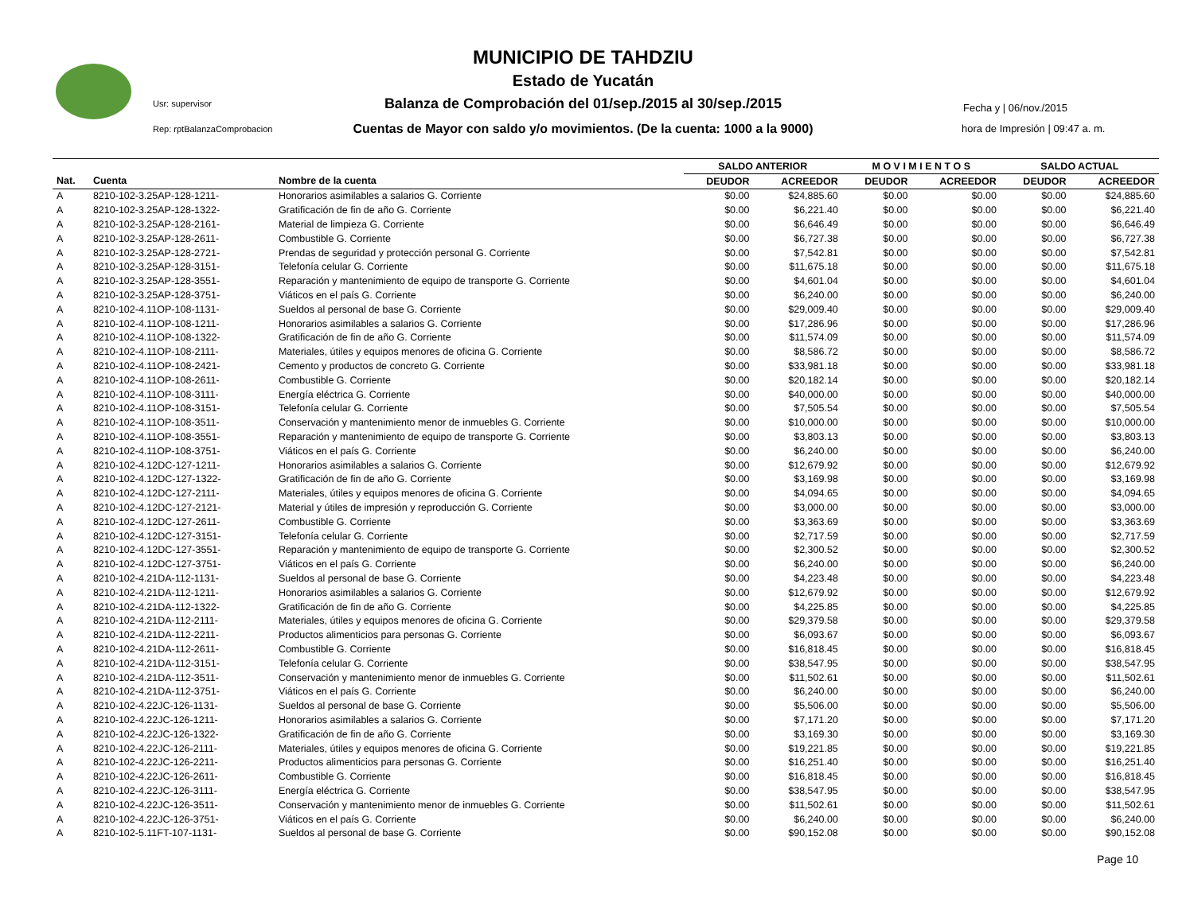MUNICIPIO DE TAHDZIU
Estado de Yucatán
Balanza de Comprobación del 01/sep./2015 al 30/sep./2015
Cuentas de Mayor con saldo y/o movimientos. (De la cuenta: 1000 a la 9000)
Usr: supervisor
Rep: rptBalanzaComprobacion
Fecha y | 06/nov./2015
hora de Impresión | 09:47 a. m.
| | | | SALDO ANTERIOR | | M O V I M I E N T O S | | SALDO ACTUAL | |
| --- | --- | --- | --- | --- | --- | --- | --- | --- |
| Nat. | Cuenta | Nombre de la cuenta | DEUDOR | ACREEDOR | DEUDOR | ACREEDOR | DEUDOR | ACREEDOR |
| A | 8210-102-3.25AP-128-1211- | Honorarios asimilables a salarios G. Corriente | $0.00 | $24,885.60 | $0.00 | $0.00 | $0.00 | $24,885.60 |
| A | 8210-102-3.25AP-128-1322- | Gratificación de fin de año G. Corriente | $0.00 | $6,221.40 | $0.00 | $0.00 | $0.00 | $6,221.40 |
| A | 8210-102-3.25AP-128-2161- | Material de limpieza G. Corriente | $0.00 | $6,646.49 | $0.00 | $0.00 | $0.00 | $6,646.49 |
| A | 8210-102-3.25AP-128-2611- | Combustible G. Corriente | $0.00 | $6,727.38 | $0.00 | $0.00 | $0.00 | $6,727.38 |
| A | 8210-102-3.25AP-128-2721- | Prendas de seguridad y protección personal G. Corriente | $0.00 | $7,542.81 | $0.00 | $0.00 | $0.00 | $7,542.81 |
| A | 8210-102-3.25AP-128-3151- | Telefonía celular G. Corriente | $0.00 | $11,675.18 | $0.00 | $0.00 | $0.00 | $11,675.18 |
| A | 8210-102-3.25AP-128-3551- | Reparación y mantenimiento de equipo de transporte G. Corriente | $0.00 | $4,601.04 | $0.00 | $0.00 | $0.00 | $4,601.04 |
| A | 8210-102-3.25AP-128-3751- | Viáticos en el país G. Corriente | $0.00 | $6,240.00 | $0.00 | $0.00 | $0.00 | $6,240.00 |
| A | 8210-102-4.11OP-108-1131- | Sueldos al personal de base G. Corriente | $0.00 | $29,009.40 | $0.00 | $0.00 | $0.00 | $29,009.40 |
| A | 8210-102-4.11OP-108-1211- | Honorarios asimilables a salarios G. Corriente | $0.00 | $17,286.96 | $0.00 | $0.00 | $0.00 | $17,286.96 |
| A | 8210-102-4.11OP-108-1322- | Gratificación de fin de año G. Corriente | $0.00 | $11,574.09 | $0.00 | $0.00 | $0.00 | $11,574.09 |
| A | 8210-102-4.11OP-108-2111- | Materiales, útiles y equipos menores de oficina G. Corriente | $0.00 | $8,586.72 | $0.00 | $0.00 | $0.00 | $8,586.72 |
| A | 8210-102-4.11OP-108-2421- | Cemento y productos de concreto G. Corriente | $0.00 | $33,981.18 | $0.00 | $0.00 | $0.00 | $33,981.18 |
| A | 8210-102-4.11OP-108-2611- | Combustible G. Corriente | $0.00 | $20,182.14 | $0.00 | $0.00 | $0.00 | $20,182.14 |
| A | 8210-102-4.11OP-108-3111- | Energía eléctrica G. Corriente | $0.00 | $40,000.00 | $0.00 | $0.00 | $0.00 | $40,000.00 |
| A | 8210-102-4.11OP-108-3151- | Telefonía celular G. Corriente | $0.00 | $7,505.54 | $0.00 | $0.00 | $0.00 | $7,505.54 |
| A | 8210-102-4.11OP-108-3511- | Conservación y mantenimiento menor de inmuebles G. Corriente | $0.00 | $10,000.00 | $0.00 | $0.00 | $0.00 | $10,000.00 |
| A | 8210-102-4.11OP-108-3551- | Reparación y mantenimiento de equipo de transporte G. Corriente | $0.00 | $3,803.13 | $0.00 | $0.00 | $0.00 | $3,803.13 |
| A | 8210-102-4.11OP-108-3751- | Viáticos en el país G. Corriente | $0.00 | $6,240.00 | $0.00 | $0.00 | $0.00 | $6,240.00 |
| A | 8210-102-4.12DC-127-1211- | Honorarios asimilables a salarios G. Corriente | $0.00 | $12,679.92 | $0.00 | $0.00 | $0.00 | $12,679.92 |
| A | 8210-102-4.12DC-127-1322- | Gratificación de fin de año G. Corriente | $0.00 | $3,169.98 | $0.00 | $0.00 | $0.00 | $3,169.98 |
| A | 8210-102-4.12DC-127-2111- | Materiales, útiles y equipos menores de oficina G. Corriente | $0.00 | $4,094.65 | $0.00 | $0.00 | $0.00 | $4,094.65 |
| A | 8210-102-4.12DC-127-2121- | Material y útiles de impresión y reproducción G. Corriente | $0.00 | $3,000.00 | $0.00 | $0.00 | $0.00 | $3,000.00 |
| A | 8210-102-4.12DC-127-2611- | Combustible G. Corriente | $0.00 | $3,363.69 | $0.00 | $0.00 | $0.00 | $3,363.69 |
| A | 8210-102-4.12DC-127-3151- | Telefonía celular G. Corriente | $0.00 | $2,717.59 | $0.00 | $0.00 | $0.00 | $2,717.59 |
| A | 8210-102-4.12DC-127-3551- | Reparación y mantenimiento de equipo de transporte G. Corriente | $0.00 | $2,300.52 | $0.00 | $0.00 | $0.00 | $2,300.52 |
| A | 8210-102-4.12DC-127-3751- | Viáticos en el país G. Corriente | $0.00 | $6,240.00 | $0.00 | $0.00 | $0.00 | $6,240.00 |
| A | 8210-102-4.21DA-112-1131- | Sueldos al personal de base G. Corriente | $0.00 | $4,223.48 | $0.00 | $0.00 | $0.00 | $4,223.48 |
| A | 8210-102-4.21DA-112-1211- | Honorarios asimilables a salarios G. Corriente | $0.00 | $12,679.92 | $0.00 | $0.00 | $0.00 | $12,679.92 |
| A | 8210-102-4.21DA-112-1322- | Gratificación de fin de año G. Corriente | $0.00 | $4,225.85 | $0.00 | $0.00 | $0.00 | $4,225.85 |
| A | 8210-102-4.21DA-112-2111- | Materiales, útiles y equipos menores de oficina G. Corriente | $0.00 | $29,379.58 | $0.00 | $0.00 | $0.00 | $29,379.58 |
| A | 8210-102-4.21DA-112-2211- | Productos alimenticios para personas G. Corriente | $0.00 | $6,093.67 | $0.00 | $0.00 | $0.00 | $6,093.67 |
| A | 8210-102-4.21DA-112-2611- | Combustible G. Corriente | $0.00 | $16,818.45 | $0.00 | $0.00 | $0.00 | $16,818.45 |
| A | 8210-102-4.21DA-112-3151- | Telefonía celular G. Corriente | $0.00 | $38,547.95 | $0.00 | $0.00 | $0.00 | $38,547.95 |
| A | 8210-102-4.21DA-112-3511- | Conservación y mantenimiento menor de inmuebles G. Corriente | $0.00 | $11,502.61 | $0.00 | $0.00 | $0.00 | $11,502.61 |
| A | 8210-102-4.21DA-112-3751- | Viáticos en el país G. Corriente | $0.00 | $6,240.00 | $0.00 | $0.00 | $0.00 | $6,240.00 |
| A | 8210-102-4.22JC-126-1131- | Sueldos al personal de base G. Corriente | $0.00 | $5,506.00 | $0.00 | $0.00 | $0.00 | $5,506.00 |
| A | 8210-102-4.22JC-126-1211- | Honorarios asimilables a salarios G. Corriente | $0.00 | $7,171.20 | $0.00 | $0.00 | $0.00 | $7,171.20 |
| A | 8210-102-4.22JC-126-1322- | Gratificación de fin de año G. Corriente | $0.00 | $3,169.30 | $0.00 | $0.00 | $0.00 | $3,169.30 |
| A | 8210-102-4.22JC-126-2111- | Materiales, útiles y equipos menores de oficina G. Corriente | $0.00 | $19,221.85 | $0.00 | $0.00 | $0.00 | $19,221.85 |
| A | 8210-102-4.22JC-126-2211- | Productos alimenticios para personas G. Corriente | $0.00 | $16,251.40 | $0.00 | $0.00 | $0.00 | $16,251.40 |
| A | 8210-102-4.22JC-126-2611- | Combustible G. Corriente | $0.00 | $16,818.45 | $0.00 | $0.00 | $0.00 | $16,818.45 |
| A | 8210-102-4.22JC-126-3111- | Energía eléctrica G. Corriente | $0.00 | $38,547.95 | $0.00 | $0.00 | $0.00 | $38,547.95 |
| A | 8210-102-4.22JC-126-3511- | Conservación y mantenimiento menor de inmuebles G. Corriente | $0.00 | $11,502.61 | $0.00 | $0.00 | $0.00 | $11,502.61 |
| A | 8210-102-4.22JC-126-3751- | Viáticos en el país G. Corriente | $0.00 | $6,240.00 | $0.00 | $0.00 | $0.00 | $6,240.00 |
| A | 8210-102-5.11FT-107-1131- | Sueldos al personal de base G. Corriente | $0.00 | $90,152.08 | $0.00 | $0.00 | $0.00 | $90,152.08 |
Page 10